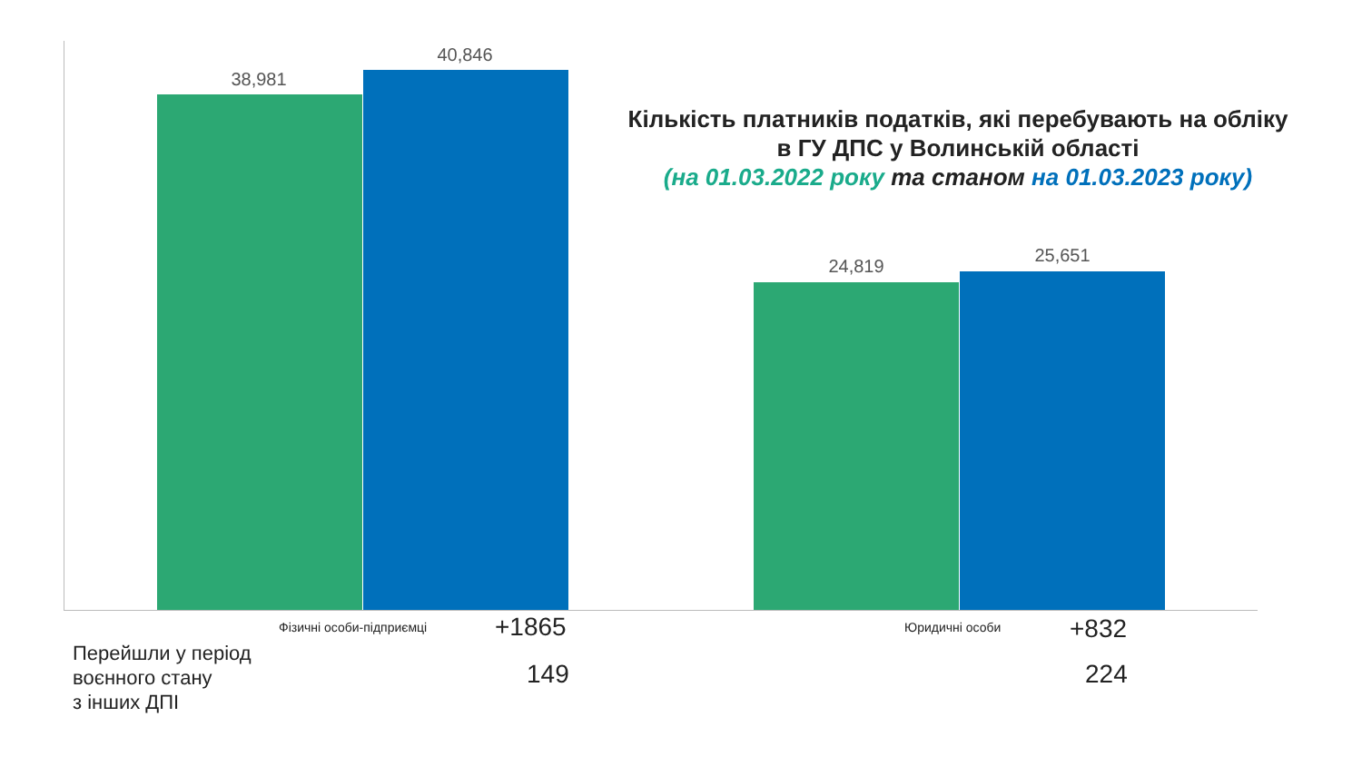38,981
40,846
Кількість платників податків, які перебувають на обліку в ГУ ДПС у Волинській області
(на 01.03.2022 року та станом на 01.03.2023 року)
24,819
25,651
Фізичні особи-підприємці +1865 Юридичні особи +832
Перейшли у період
воєнного стану
з інших ДПІ
149 224